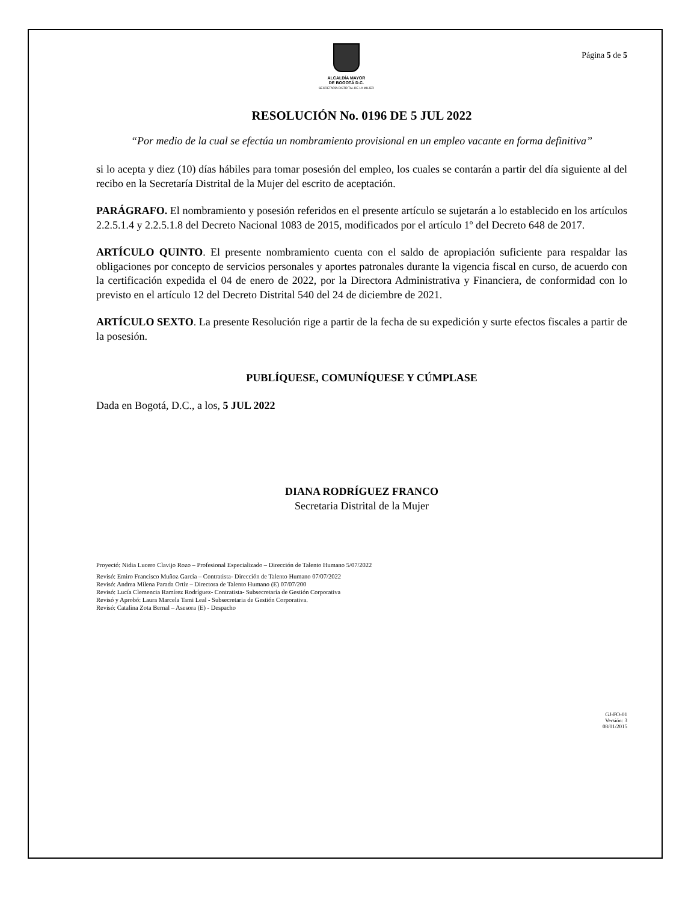ALCALDÍA MAYOR
DE BOGOTÁ D.C.
SECRETARÍA DISTRITAL DE LA MUJER
Página 5 de 5
RESOLUCIÓN No. 0196 DE 5 JUL 2022
“Por medio de la cual se efectúa un nombramiento provisional en un empleo vacante en forma definitiva”
si lo acepta y diez (10) días hábiles para tomar posesión del empleo, los cuales se contarán a partir del día siguiente al del recibo en la Secretaría Distrital de la Mujer del escrito de aceptación.
PARÁGRAFO. El nombramiento y posesión referidos en el presente artículo se sujetarán a lo establecido en los artículos 2.2.5.1.4 y 2.2.5.1.8 del Decreto Nacional 1083 de 2015, modificados por el artículo 1º del Decreto 648 de 2017.
ARTÍCULO QUINTO. El presente nombramiento cuenta con el saldo de apropiación suficiente para respaldar las obligaciones por concepto de servicios personales y aportes patronales durante la vigencia fiscal en curso, de acuerdo con la certificación expedida el 04 de enero de 2022, por la Directora Administrativa y Financiera, de conformidad con lo previsto en el artículo 12 del Decreto Distrital 540 del 24 de diciembre de 2021.
ARTÍCULO SEXTO. La presente Resolución rige a partir de la fecha de su expedición y surte efectos fiscales a partir de la posesión.
PUBLÍQUESE, COMUNÍQUESE Y CÚMPLASE
Dada en Bogotá, D.C., a los, 5 JUL 2022
DIANA RODRÍGUEZ FRANCO
Secretaria Distrital de la Mujer
Proyectó: Nidia Lucero Clavijo Rozo – Profesional Especializado – Dirección de Talento Humano 5/07/2022
Revisó: Emiro Francisco Muñoz García – Contratista- Dirección de Talento Humano 07/07/2022
Revisó: Andrea Milena Parada Ortíz – Directora de Talento Humano (E) 07/07/200
Revisó: Lucía Clemencia Ramírez Rodríguez- Contratista- Subsecretaría de Gestión Corporativa
Revisó y Aprobó: Laura Marcela Tami Leal - Subsecretaria de Gestión Corporativa.
Revisó: Catalina Zota Bernal – Asesora (E) - Despacho
GJ-FO-01
Versión: 3
08/01/2015